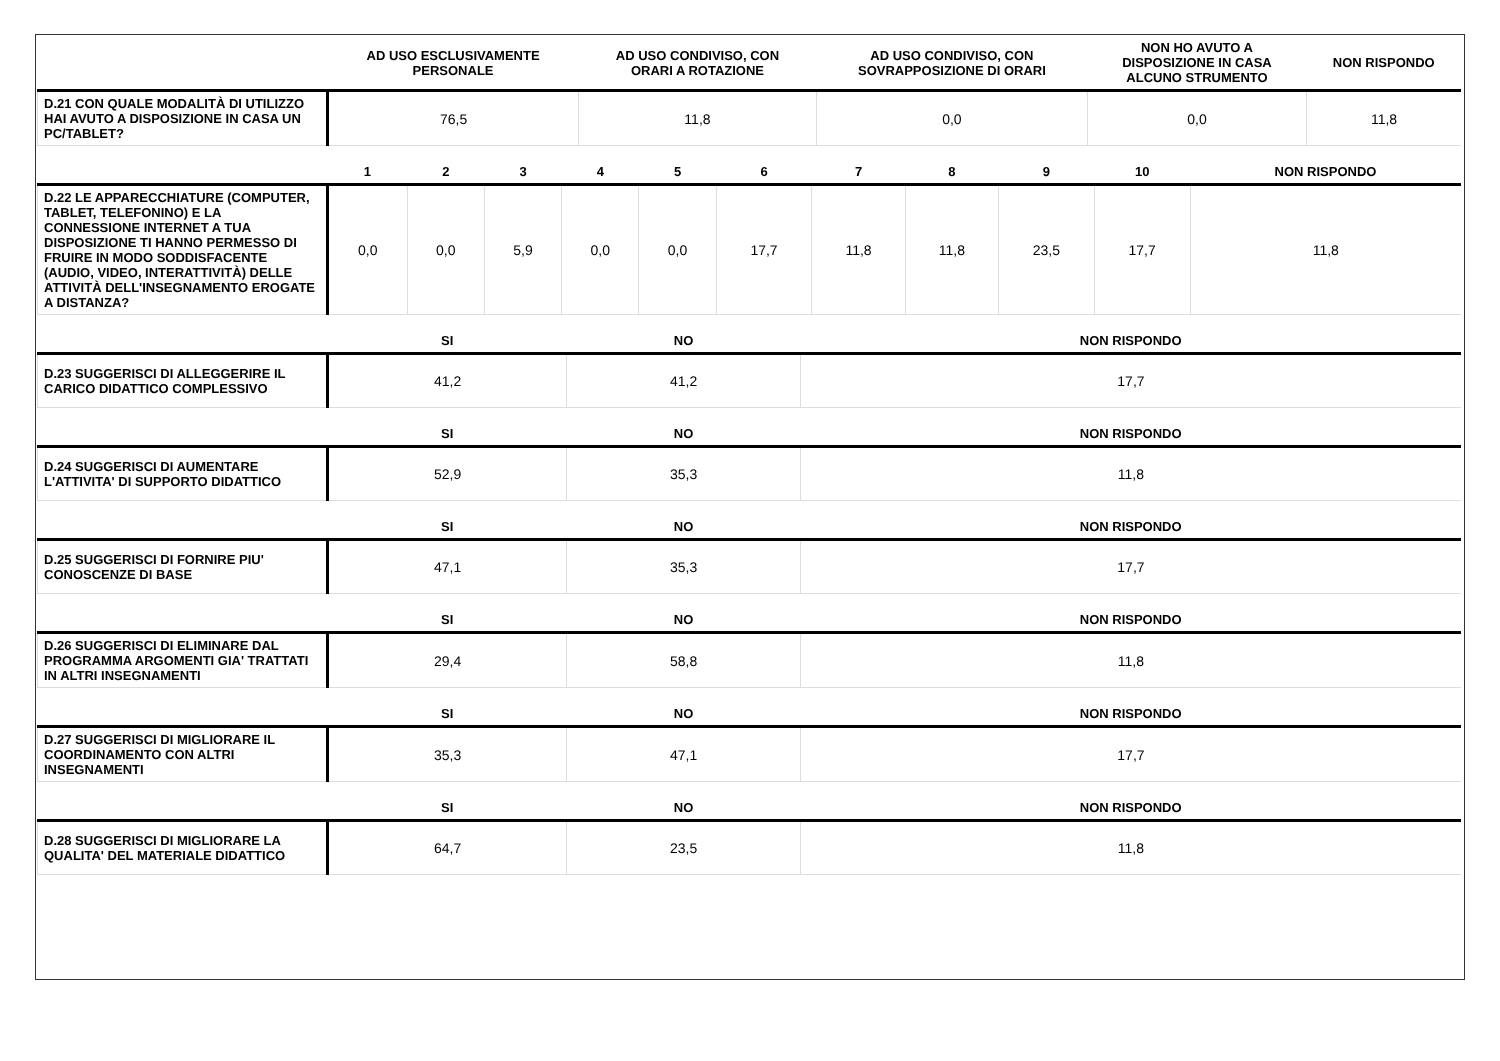| | AD USO ESCLUSIVAMENTE PERSONALE | AD USO CONDIVISO, CON ORARI A ROTAZIONE | AD USO CONDIVISO, CON SOVRAPPOSIZIONE DI ORARI | NON HO AVUTO A DISPOSIZIONE IN CASA ALCUNO STRUMENTO | NON RISPONDO |
| --- | --- | --- | --- | --- | --- |
| D.21 CON QUALE MODALITÀ DI UTILIZZO HAI AVUTO A DISPOSIZIONE IN CASA UN PC/TABLET? | 76,5 | 11,8 | 0,0 | 0,0 | 11,8 |
| | 1 | 2 | 3 | 4 | 5 | 6 | 7 | 8 | 9 | 10 | NON RISPONDO |
| --- | --- | --- | --- | --- | --- | --- | --- | --- | --- | --- | --- |
| D.22 LE APPARECCHIATURE (COMPUTER, TABLET, TELEFONINO) E LA CONNESSIONE INTERNET A TUA DISPOSIZIONE TI HANNO PERMESSO DI FRUIRE IN MODO SODDISFACENTE (AUDIO, VIDEO, INTERATTIVITÀ) DELLE ATTIVITÀ DELL'INSEGNAMENTO EROGATE A DISTANZA? | 0,0 | 0,0 | 5,9 | 0,0 | 0,0 | 17,7 | 11,8 | 11,8 | 23,5 | 17,7 | 11,8 |
| | SI | NO | NON RISPONDO |
| --- | --- | --- | --- |
| D.23 SUGGERISCI DI ALLEGGERIRE IL CARICO DIDATTICO COMPLESSIVO | 41,2 | 41,2 | 17,7 |
| | SI | NO | NON RISPONDO |
| --- | --- | --- | --- |
| D.24 SUGGERISCI DI AUMENTARE L'ATTIVITA' DI SUPPORTO DIDATTICO | 52,9 | 35,3 | 11,8 |
| | SI | NO | NON RISPONDO |
| --- | --- | --- | --- |
| D.25 SUGGERISCI DI FORNIRE PIU' CONOSCENZE DI BASE | 47,1 | 35,3 | 17,7 |
| | SI | NO | NON RISPONDO |
| --- | --- | --- | --- |
| D.26 SUGGERISCI DI ELIMINARE DAL PROGRAMMA ARGOMENTI GIA' TRATTATI IN ALTRI INSEGNAMENTI | 29,4 | 58,8 | 11,8 |
| | SI | NO | NON RISPONDO |
| --- | --- | --- | --- |
| D.27 SUGGERISCI DI MIGLIORARE IL COORDINAMENTO CON ALTRI INSEGNAMENTI | 35,3 | 47,1 | 17,7 |
| | SI | NO | NON RISPONDO |
| --- | --- | --- | --- |
| D.28 SUGGERISCI DI MIGLIORARE LA QUALITA' DEL MATERIALE DIDATTICO | 64,7 | 23,5 | 11,8 |